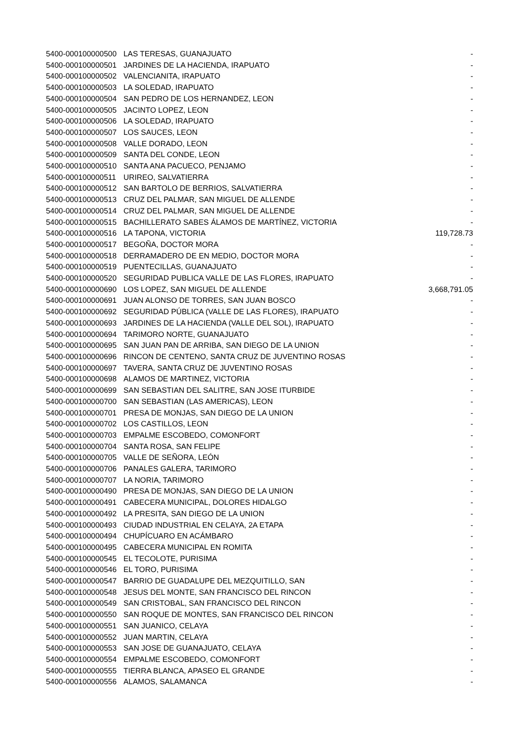| 5400-000100000500 | LAS TERESAS, GUANAJUATO | - |
| 5400-000100000501 | JARDINES DE LA HACIENDA, IRAPUATO | - |
| 5400-000100000502 | VALENCIANITA, IRAPUATO | - |
| 5400-000100000503 | LA SOLEDAD, IRAPUATO | - |
| 5400-000100000504 | SAN PEDRO DE LOS HERNANDEZ, LEON | - |
| 5400-000100000505 | JACINTO LOPEZ, LEON | - |
| 5400-000100000506 | LA SOLEDAD, IRAPUATO | - |
| 5400-000100000507 | LOS SAUCES, LEON | - |
| 5400-000100000508 | VALLE DORADO, LEON | - |
| 5400-000100000509 | SANTA DEL CONDE, LEON | - |
| 5400-000100000510 | SANTA ANA PACUECO, PENJAMO | - |
| 5400-000100000511 | URIREO, SALVATIERRA | - |
| 5400-000100000512 | SAN BARTOLO DE BERRIOS, SALVATIERRA | - |
| 5400-000100000513 | CRUZ DEL PALMAR, SAN MIGUEL DE ALLENDE | - |
| 5400-000100000514 | CRUZ DEL PALMAR, SAN MIGUEL DE ALLENDE | - |
| 5400-000100000515 | BACHILLERATO SABES ÁLAMOS DE MARTÍNEZ, VICTORIA | - |
| 5400-000100000516 | LA TAPONA, VICTORIA | 119,728.73 |
| 5400-000100000517 | BEGOÑA, DOCTOR MORA | - |
| 5400-000100000518 | DERRAMADERO DE EN MEDIO, DOCTOR MORA | - |
| 5400-000100000519 | PUENTECILLAS, GUANAJUATO | - |
| 5400-000100000520 | SEGURIDAD PUBLICA VALLE DE LAS FLORES, IRAPUATO | - |
| 5400-000100000690 | LOS LOPEZ, SAN MIGUEL DE ALLENDE | 3,668,791.05 |
| 5400-000100000691 | JUAN ALONSO DE TORRES, SAN JUAN BOSCO | - |
| 5400-000100000692 | SEGURIDAD PÚBLICA (VALLE DE LAS FLORES), IRAPUATO | - |
| 5400-000100000693 | JARDINES DE LA HACIENDA (VALLE DEL SOL), IRAPUATO | - |
| 5400-000100000694 | TARIMORO NORTE, GUANAJUATO | - |
| 5400-000100000695 | SAN JUAN PAN DE ARRIBA, SAN DIEGO DE LA UNION | - |
| 5400-000100000696 | RINCON DE CENTENO, SANTA CRUZ DE JUVENTINO ROSAS | - |
| 5400-000100000697 | TAVERA, SANTA CRUZ DE JUVENTINO ROSAS | - |
| 5400-000100000698 | ALAMOS DE MARTINEZ, VICTORIA | - |
| 5400-000100000699 | SAN SEBASTIAN DEL SALITRE, SAN JOSE ITURBIDE | - |
| 5400-000100000700 | SAN SEBASTIAN (LAS AMERICAS), LEON | - |
| 5400-000100000701 | PRESA DE MONJAS, SAN DIEGO DE LA UNION | - |
| 5400-000100000702 | LOS CASTILLOS, LEON | - |
| 5400-000100000703 | EMPALME ESCOBEDO, COMONFORT | - |
| 5400-000100000704 | SANTA ROSA, SAN FELIPE | - |
| 5400-000100000705 | VALLE DE SEÑORA, LEÓN | - |
| 5400-000100000706 | PANALES GALERA, TARIMORO | - |
| 5400-000100000707 | LA NORIA, TARIMORO | - |
| 5400-000100000490 | PRESA DE MONJAS, SAN DIEGO DE LA UNION | - |
| 5400-000100000491 | CABECERA MUNICIPAL, DOLORES HIDALGO | - |
| 5400-000100000492 | LA PRESITA, SAN DIEGO DE LA UNION | - |
| 5400-000100000493 | CIUDAD INDUSTRIAL EN CELAYA, 2A ETAPA | - |
| 5400-000100000494 | CHUPÍCUARO EN ACÁMBARO | - |
| 5400-000100000495 | CABECERA MUNICIPAL EN ROMITA | - |
| 5400-000100000545 | EL TECOLOTE, PURISIMA | - |
| 5400-000100000546 | EL TORO, PURISIMA | - |
| 5400-000100000547 | BARRIO DE GUADALUPE DEL MEZQUITILLO, SAN | - |
| 5400-000100000548 | JESUS DEL MONTE, SAN FRANCISCO DEL RINCON | - |
| 5400-000100000549 | SAN CRISTOBAL, SAN FRANCISCO DEL RINCON | - |
| 5400-000100000550 | SAN ROQUE DE MONTES, SAN FRANCISCO DEL RINCON | - |
| 5400-000100000551 | SAN JUANICO, CELAYA | - |
| 5400-000100000552 | JUAN MARTIN, CELAYA | - |
| 5400-000100000553 | SAN JOSE DE GUANAJUATO, CELAYA | - |
| 5400-000100000554 | EMPALME ESCOBEDO, COMONFORT | - |
| 5400-000100000555 | TIERRA BLANCA, APASEO EL GRANDE | - |
| 5400-000100000556 | ALAMOS, SALAMANCA | - |